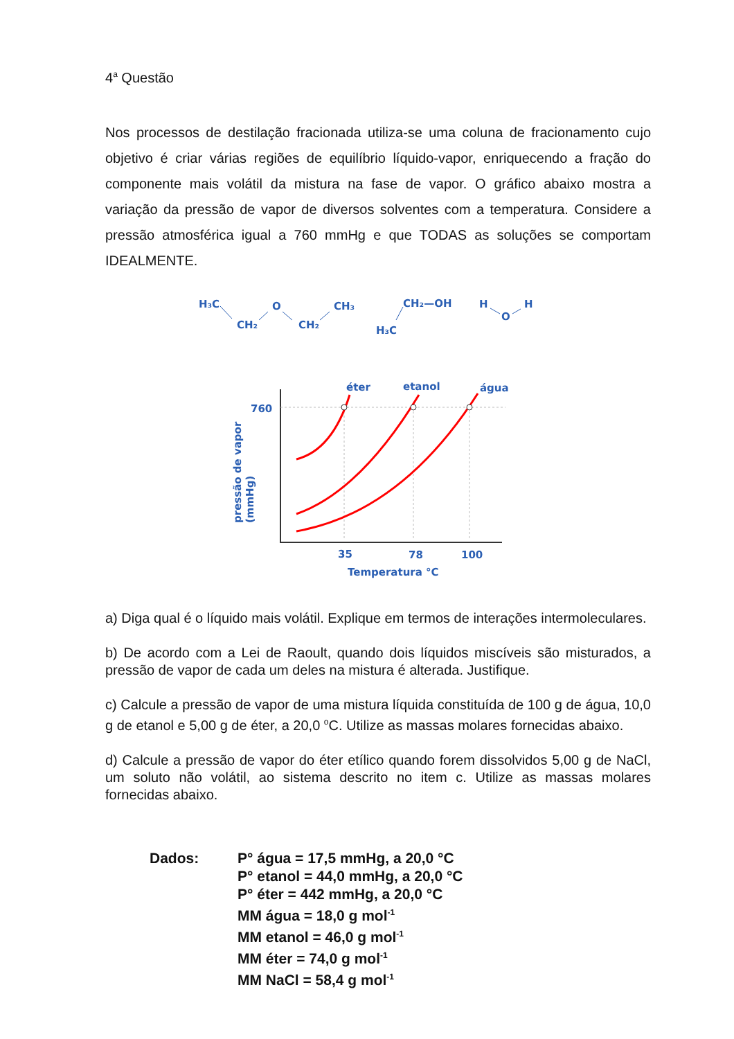4<sup>a</sup> Questão
Nos processos de destilação fracionada utiliza-se uma coluna de fracionamento cujo objetivo é criar várias regiões de equilíbrio líquido-vapor, enriquecendo a fração do componente mais volátil da mistura na fase de vapor. O gráfico abaixo mostra a variação da pressão de vapor de diversos solventes com a temperatura. Considere a pressão atmosférica igual a 760 mmHg e que TODAS as soluções se comportam IDEALMENTE.
H₃C
CH₂
O
CH₂
CH₃
CH₂—OH
H₃C
H
O
H
éter
etanol
água
760
35
78
100
Temperatura °C
pressão de vapor
(mmHg)
a) Diga qual é o líquido mais volátil. Explique em termos de interações intermoleculares.
b) De acordo com a Lei de Raoult, quando dois líquidos miscíveis são misturados, a pressão de vapor de cada um deles na mistura é alterada. Justifique.
c) Calcule a pressão de vapor de uma mistura líquida constituída de 100 g de água, 10,0 g de etanol e 5,00 g de éter, a 20,0 <sup>o</sup>C. Utilize as massas molares fornecidas abaixo.
d) Calcule a pressão de vapor do éter etílico quando forem dissolvidos 5,00 g de NaCl, um soluto não volátil, ao sistema descrito no item c. Utilize as massas molares fornecidas abaixo.
Dados: P° água = 17,5 mmHg, a 20,0 °C
P° etanol = 44,0 mmHg, a 20,0 °C
P° éter = 442 mmHg, a 20,0 °C
MM água = 18,0 g mol<sup>-1</sup>
MM etanol = 46,0 g mol<sup>-1</sup>
MM éter = 74,0 g mol<sup>-1</sup>
MM NaCl = 58,4 g mol<sup>-1</sup>